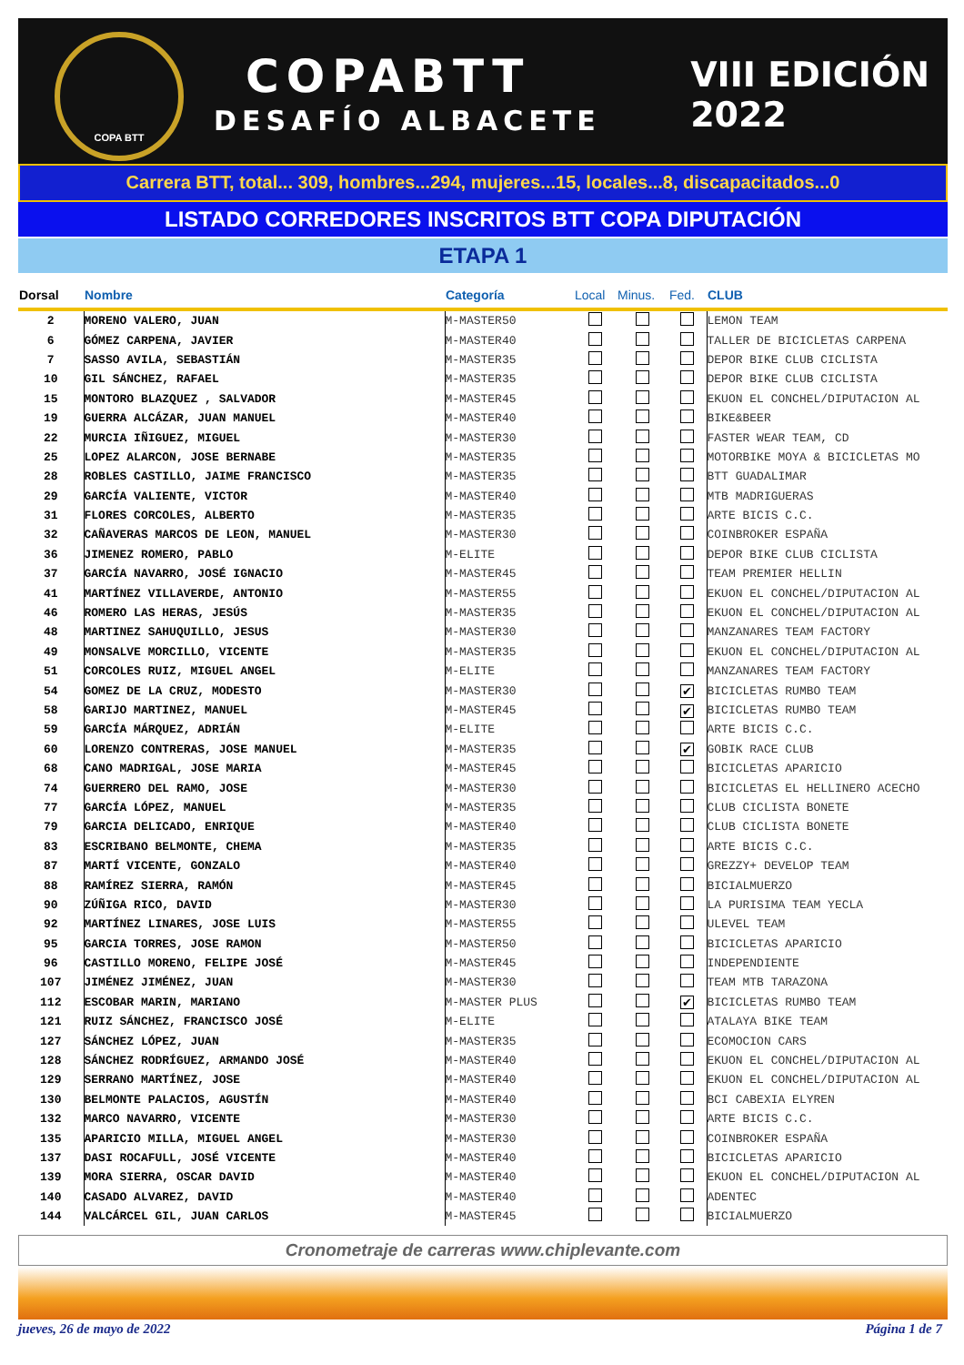COPA BTT
COPABTT
DESAFÍO ALBACETE
VIII EDICIÓN
2022
Carrera BTT, total... 309, hombres...294, mujeres...15, locales...8, discapacitados...0
LISTADO CORREDORES INSCRITOS BTT COPA DIPUTACIÓN
ETAPA 1
| Dorsal | Nombre | Categoría | Local | Minus. | Fed. | CLUB |
| --- | --- | --- | --- | --- | --- | --- |
| 2 | MORENO VALERO, JUAN | M-MASTER50 | | | | LEMON TEAM |
| 6 | GÓMEZ CARPENA, JAVIER | M-MASTER40 | | | | TALLER DE BICICLETAS CARPENA |
| 7 | SASSO AVILA, SEBASTIÁN | M-MASTER35 | | | | DEPOR BIKE CLUB CICLISTA |
| 10 | GIL SÁNCHEZ, RAFAEL | M-MASTER35 | | | | DEPOR BIKE CLUB CICLISTA |
| 15 | MONTORO BLAZQUEZ , SALVADOR | M-MASTER45 | | | | EKUON EL CONCHEL/DIPUTACION AL |
| 19 | GUERRA ALCÁZAR, JUAN MANUEL | M-MASTER40 | | | | BIKE&BEER |
| 22 | MURCIA IÑIGUEZ, MIGUEL | M-MASTER30 | | | | FASTER WEAR TEAM, CD |
| 25 | LOPEZ ALARCON, JOSE BERNABE | M-MASTER35 | | | | MOTORBIKE MOYA & BICICLETAS MO |
| 28 | ROBLES CASTILLO, JAIME FRANCISCO | M-MASTER35 | | | | BTT GUADALIMAR |
| 29 | GARCÍA VALIENTE, VICTOR | M-MASTER40 | | | | MTB MADRIGUERAS |
| 31 | FLORES CORCOLES, ALBERTO | M-MASTER35 | | | | ARTE BICIS C.C. |
| 32 | CAÑAVERAS MARCOS DE LEON, MANUEL | M-MASTER30 | | | | COINBROKER ESPAÑA |
| 36 | JIMENEZ ROMERO, PABLO | M-ELITE | | | | DEPOR BIKE CLUB CICLISTA |
| 37 | GARCÍA NAVARRO, JOSÉ IGNACIO | M-MASTER45 | | | | TEAM PREMIER HELLIN |
| 41 | MARTÍNEZ VILLAVERDE, ANTONIO | M-MASTER55 | | | | EKUON EL CONCHEL/DIPUTACION AL |
| 46 | ROMERO LAS HERAS, JESÚS | M-MASTER35 | | | | EKUON EL CONCHEL/DIPUTACION AL |
| 48 | MARTINEZ SAHUQUILLO, JESUS | M-MASTER30 | | | | MANZANARES TEAM FACTORY |
| 49 | MONSALVE MORCILLO, VICENTE | M-MASTER35 | | | | EKUON EL CONCHEL/DIPUTACION AL |
| 51 | CORCOLES RUIZ, MIGUEL ANGEL | M-ELITE | | | | MANZANARES TEAM FACTORY |
| 54 | GOMEZ DE LA CRUZ, MODESTO | M-MASTER30 | | | ✔ | BICICLETAS RUMBO TEAM |
| 58 | GARIJO MARTINEZ, MANUEL | M-MASTER45 | | | ✔ | BICICLETAS RUMBO TEAM |
| 59 | GARCÍA MÁRQUEZ, ADRIÁN | M-ELITE | | | | ARTE BICIS C.C. |
| 60 | LORENZO CONTRERAS, JOSE MANUEL | M-MASTER35 | | | ✔ | GOBIK RACE CLUB |
| 68 | CANO MADRIGAL, JOSE MARIA | M-MASTER45 | | | | BICICLETAS APARICIO |
| 74 | GUERRERO DEL RAMO, JOSE | M-MASTER30 | | | | BICICLETAS EL HELLINERO ACECHO |
| 77 | GARCÍA LÓPEZ, MANUEL | M-MASTER35 | | | | CLUB CICLISTA BONETE |
| 79 | GARCIA DELICADO, ENRIQUE | M-MASTER40 | | | | CLUB CICLISTA BONETE |
| 83 | ESCRIBANO BELMONTE, CHEMA | M-MASTER35 | | | | ARTE BICIS C.C. |
| 87 | MARTÍ VICENTE, GONZALO | M-MASTER40 | | | | GREZZY+ DEVELOP TEAM |
| 88 | RAMÍREZ SIERRA, RAMÓN | M-MASTER45 | | | | BICIALMUERZO |
| 90 | ZÚÑIGA RICO, DAVID | M-MASTER30 | | | | LA PURISIMA TEAM YECLA |
| 92 | MARTÍNEZ LINARES, JOSE LUIS | M-MASTER55 | | | | ULEVEL TEAM |
| 95 | GARCIA TORRES, JOSE RAMON | M-MASTER50 | | | | BICICLETAS APARICIO |
| 96 | CASTILLO MORENO, FELIPE JOSÉ | M-MASTER45 | | | | INDEPENDIENTE |
| 107 | JIMÉNEZ JIMÉNEZ, JUAN | M-MASTER30 | | | | TEAM MTB TARAZONA |
| 112 | ESCOBAR MARIN, MARIANO | M-MASTER PLUS | | | ✔ | BICICLETAS RUMBO TEAM |
| 121 | RUIZ SÁNCHEZ, FRANCISCO JOSÉ | M-ELITE | | | | ATALAYA BIKE TEAM |
| 127 | SÁNCHEZ LÓPEZ, JUAN | M-MASTER35 | | | | ECOMOCION CARS |
| 128 | SÁNCHEZ RODRÍGUEZ, ARMANDO JOSÉ | M-MASTER40 | | | | EKUON EL CONCHEL/DIPUTACION AL |
| 129 | SERRANO MARTÍNEZ, JOSE | M-MASTER40 | | | | EKUON EL CONCHEL/DIPUTACION AL |
| 130 | BELMONTE PALACIOS, AGUSTÍN | M-MASTER40 | | | | BCI CABEXIA ELYREN |
| 132 | MARCO NAVARRO, VICENTE | M-MASTER30 | | | | ARTE BICIS C.C. |
| 135 | APARICIO MILLA, MIGUEL ANGEL | M-MASTER30 | | | | COINBROKER ESPAÑA |
| 137 | DASI ROCAFULL, JOSÉ VICENTE | M-MASTER40 | | | | BICICLETAS APARICIO |
| 139 | MORA SIERRA, OSCAR DAVID | M-MASTER40 | | | | EKUON EL CONCHEL/DIPUTACION AL |
| 140 | CASADO ALVAREZ, DAVID | M-MASTER40 | | | | ADENTEC |
| 144 | VALCÁRCEL GIL, JUAN CARLOS | M-MASTER45 | | | | BICIALMUERZO |
Cronometraje de carreras www.chiplevante.com
jueves, 26 de mayo de 2022 Página 1 de 7